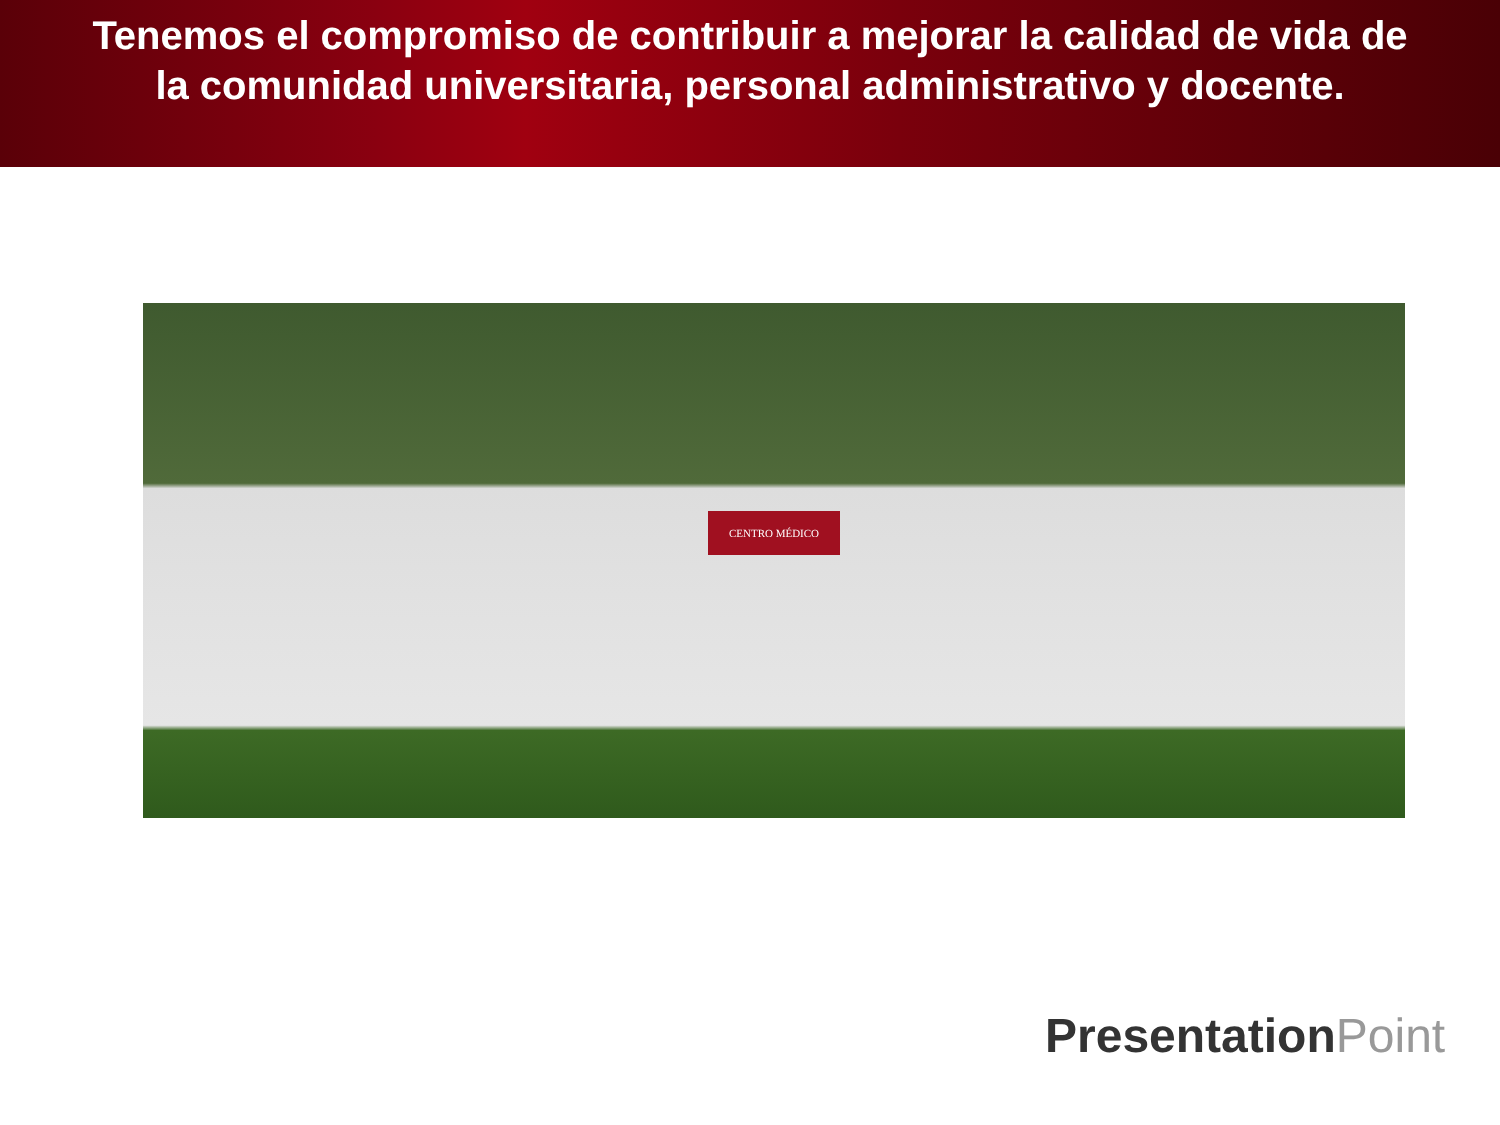Tenemos el compromiso de contribuir a mejorar la calidad de vida de
la comunidad universitaria, personal administrativo y docente.
CENTRO MÉDICO
PresentationPoint